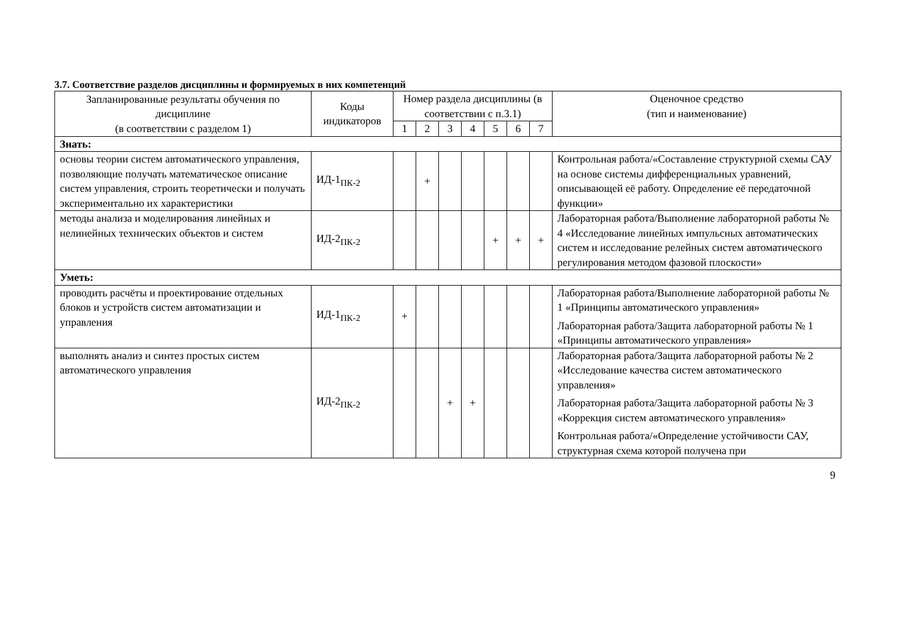3.7. Соответствие разделов дисциплины и формируемых в них компетенций
| Запланированные результаты обучения по дисциплине (в соответствии с разделом 1) | Коды индикаторов | Номер раздела дисциплины (в соответствии с п.3.1) | | | | | | | Оценочное средство (тип и наименование) |
| --- | --- | --- | --- | --- | --- | --- | --- | --- | --- |
| | | 1 | 2 | 3 | 4 | 5 | 6 | 7 | |
| Знать: | | | | | | | | | |
| основы теории систем автоматического управления, позволяющие получать математическое описание систем управления, строить теоретически и получать экспериментально их характеристики | ИД-1<sub>ПК-2</sub> | | + | | | | | | Контрольная работа/«Составление структурной схемы САУ на основе системы дифференциальных уравнений, описывающей её работу. Определение её передаточной функции» |
| методы анализа и моделирования линейных и нелинейных технических объектов и систем | ИД-2<sub>ПК-2</sub> | | | | | + | + | + | Лабораторная работа/Выполнение лабораторной работы № 4 «Исследование линейных импульсных автоматических систем и исследование релейных систем автоматического регулирования методом фазовой плоскости» |
| Уметь: | | | | | | | | | |
| проводить расчёты и проектирование отдельных блоков и устройств систем автоматизации и управления | ИД-1<sub>ПК-2</sub> | + | | | | | | | Лабораторная работа/Выполнение лабораторной работы № 1 «Принципы автоматического управления» Лабораторная работа/Защита лабораторной работы № 1 «Принципы автоматического управления» |
| выполнять анализ и синтез простых систем автоматического управления | ИД-2<sub>ПК-2</sub> | | | + | + | | | | Лабораторная работа/Защита лабораторной работы № 2 «Исследование качества систем автоматического управления» Лабораторная работа/Защита лабораторной работы № 3 «Коррекция систем автоматического управления» Контрольная работа/«Определение устойчивости САУ, структурная схема которой получена при |
9